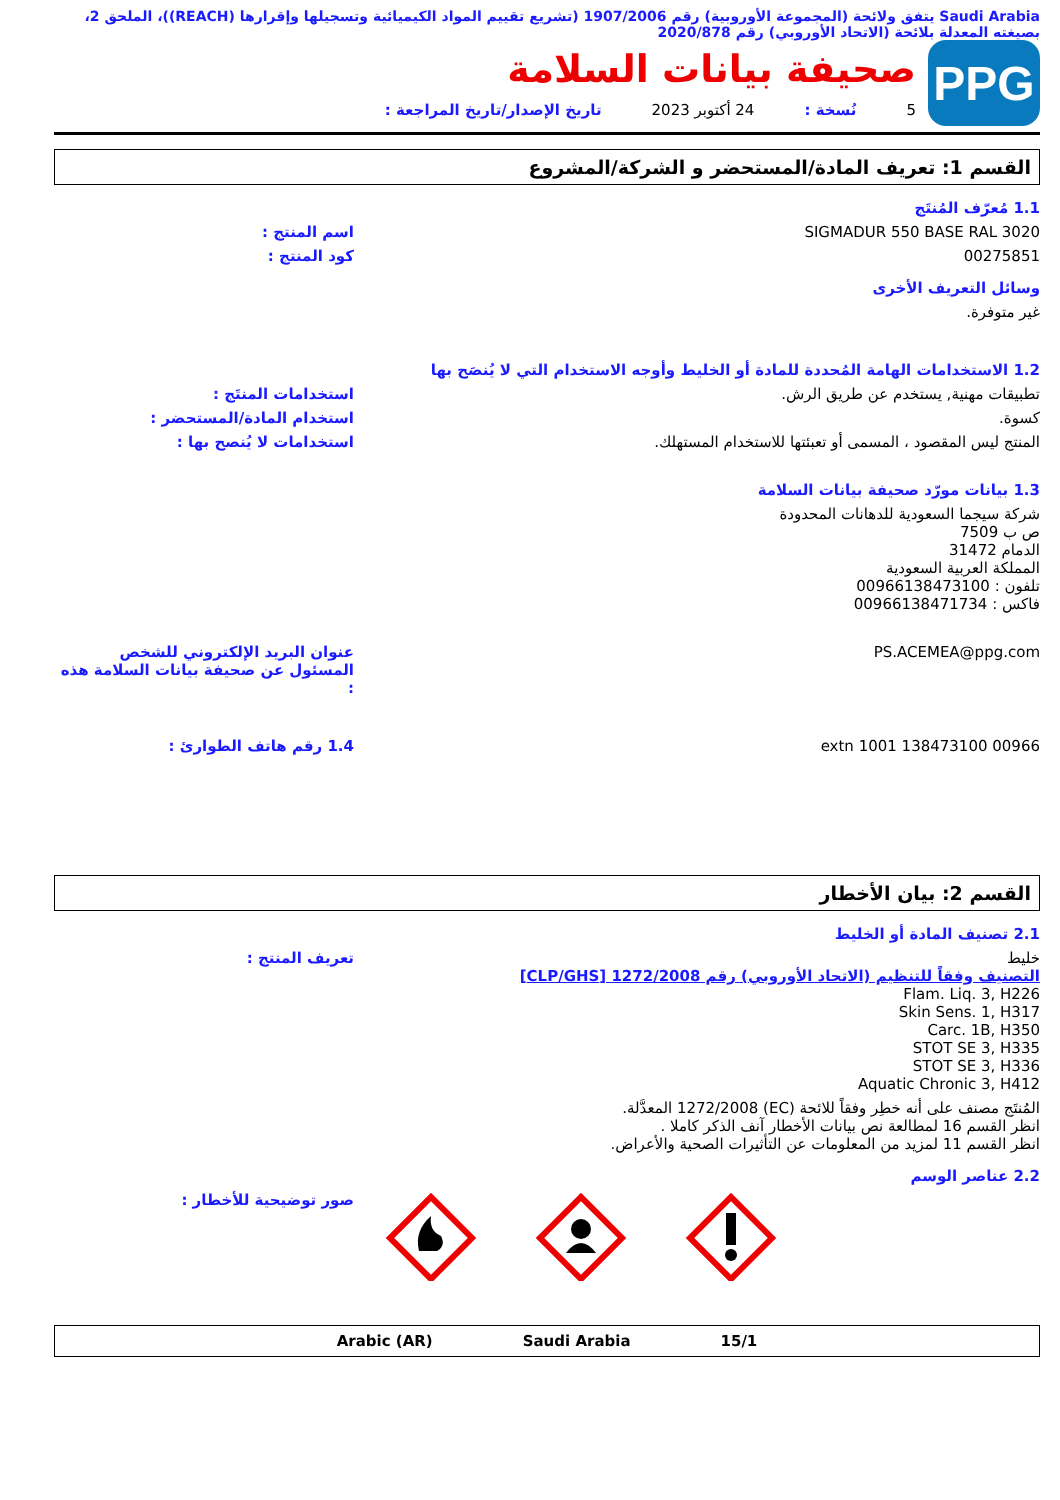Saudi Arabia يتفق ولائحة (المجموعة الأوروبية) رقم 1907/2006 (تشريع تقييم المواد الكيميائية وتسجيلها وإقرارها (REACH))، الملحق 2، بصيغته المعدلة بلائحة (الاتحاد الأوروبي) رقم 2020/878
PPG
صحيفة بيانات السلامة
5 نُسخة : 24 أكتوبر 2023 تاريخ الإصدار/تاريخ المراجعة :
القسم 1: تعريف المادة/المستحضر و الشركة/المشروع
1.1 مُعرّف المُنتَج
SIGMADUR 550 BASE RAL 3020 اسم المنتج :
00275851 كود المنتج :
وسائل التعريف الأخرى
غير متوفرة.
1.2 الاستخدامات الهامة المُحددة للمادة أو الخليط وأوجه الاستخدام التي لا يُنصَح بها
تطبيقات مهنية, يستخدم عن طريق الرش.
استخدامات المنتَج :
كسوة. استخدام المادة/المستحضر :
المنتج ليس المقصود ، المسمى أو تعبئتها للاستخدام المستهلك.
استخدامات لا يُنصح بها :
1.3 بيانات مورّد صحيفة بيانات السلامة
شركة سيجما السعودية للدهانات المحدودة
ص ب 7509
الدمام 31472
المملكة العربية السعودية
تلفون : 00966138473100
فاكس : 00966138471734
PS.ACEMEA@ppg.com عنوان البريد الإلكتروني للشخص المسئول عن صحيفة بيانات السلامة هذه :
00966 138473100 extn 1001 1.4 رقم هاتف الطوارئ :
القسم 2: بيان الأخطار
2.1 تصنيف المادة أو الخليط
خليط
التصنيف وفقاً للتنظيم (الاتحاد الأوروبي) رقم 1272/2008 [CLP/GHS]
Flam. Liq. 3, H226
Skin Sens. 1, H317
Carc. 1B, H350
STOT SE 3, H335
STOT SE 3, H336
Aquatic Chronic 3, H412
تعريف المنتج :
المُنتَج مصنف على أنه خطِر وفقاً للائحة (EC) 1272/2008 المعدَّلة.
انظر القسم 16 لمطالعة نص بيانات الأخطار آنف الذكر كاملا .
انظر القسم 11 لمزيد من المعلومات عن التأثيرات الصحية والأعراض.
2.2 عناصر الوسم
صور توضيحية للأخطار :
Arabic (AR) Saudi Arabia 15/1